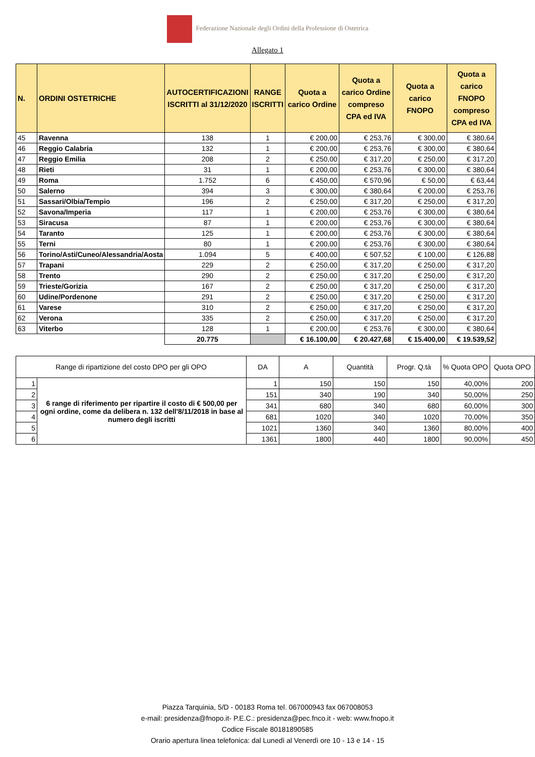Federazione Nazionale degli Ordini della Professione di Ostetrica
Allegato 1
| N. | ORDINI OSTETRICHE | AUTOCERTIFICAZIONI ISCRITTI al 31/12/2020 | RANGE ISCRITTI | Quota a carico Ordine | Quota a carico Ordine compreso CPA ed IVA | Quota a carico FNOPO | Quota a carico FNOPO compreso CPA ed IVA |
| --- | --- | --- | --- | --- | --- | --- | --- |
| 45 | Ravenna | 138 | 1 | € 200,00 | € 253,76 | € 300,00 | € 380,64 |
| 46 | Reggio Calabria | 132 | 1 | € 200,00 | € 253,76 | € 300,00 | € 380,64 |
| 47 | Reggio Emilia | 208 | 2 | € 250,00 | € 317,20 | € 250,00 | € 317,20 |
| 48 | Rieti | 31 | 1 | € 200,00 | € 253,76 | € 300,00 | € 380,64 |
| 49 | Roma | 1.752 | 6 | € 450,00 | € 570,96 | € 50,00 | € 63,44 |
| 50 | Salerno | 394 | 3 | € 300,00 | € 380,64 | € 200,00 | € 253,76 |
| 51 | Sassari/Olbia/Tempio | 196 | 2 | € 250,00 | € 317,20 | € 250,00 | € 317,20 |
| 52 | Savona/Imperia | 117 | 1 | € 200,00 | € 253,76 | € 300,00 | € 380,64 |
| 53 | Siracusa | 87 | 1 | € 200,00 | € 253,76 | € 300,00 | € 380,64 |
| 54 | Taranto | 125 | 1 | € 200,00 | € 253,76 | € 300,00 | € 380,64 |
| 55 | Terni | 80 | 1 | € 200,00 | € 253,76 | € 300,00 | € 380,64 |
| 56 | Torino/Asti/Cuneo/Alessandria/Aosta | 1.094 | 5 | € 400,00 | € 507,52 | € 100,00 | € 126,88 |
| 57 | Trapani | 229 | 2 | € 250,00 | € 317,20 | € 250,00 | € 317,20 |
| 58 | Trento | 290 | 2 | € 250,00 | € 317,20 | € 250,00 | € 317,20 |
| 59 | Trieste/Gorizia | 167 | 2 | € 250,00 | € 317,20 | € 250,00 | € 317,20 |
| 60 | Udine/Pordenone | 291 | 2 | € 250,00 | € 317,20 | € 250,00 | € 317,20 |
| 61 | Varese | 310 | 2 | € 250,00 | € 317,20 | € 250,00 | € 317,20 |
| 62 | Verona | 335 | 2 | € 250,00 | € 317,20 | € 250,00 | € 317,20 |
| 63 | Viterbo | 128 | 1 | € 200,00 | € 253,76 | € 300,00 | € 380,64 |
| | | 20.775 | | € 16.100,00 | € 20.427,68 | € 15.400,00 | € 19.539,52 |
| Range di ripartizione del costo DPO per gli OPO | | DA | A | Quantità | Progr. Q.tà | % Quota OPO | Quota OPO |
| 1 | 6 range di riferimento per ripartire il costo di € 500,00 per ogni ordine, come da delibera n. 132 dell'8/11/2018 in base al numero degli iscritti | 1 | 150 | 150 | 150 | 40,00% | 200 |
| 2 | | 151 | 340 | 190 | 340 | 50,00% | 250 |
| 3 | | 341 | 680 | 340 | 680 | 60,00% | 300 |
| 4 | | 681 | 1020 | 340 | 1020 | 70,00% | 350 |
| 5 | | 1021 | 1360 | 340 | 1360 | 80,00% | 400 |
| 6 | | 1361 | 1800 | 440 | 1800 | 90,00% | 450 |
Piazza Tarquinia, 5/D - 00183 Roma tel. 067000943 fax 067008053
e-mail: presidenza@fnopo.it- P.E.C.: presidenza@pec.fnco.it - web: www.fnopo.it
Codice Fiscale 80181890585
Orario apertura linea telefonica: dal Lunedì al Venerdì ore 10 - 13 e 14 - 15